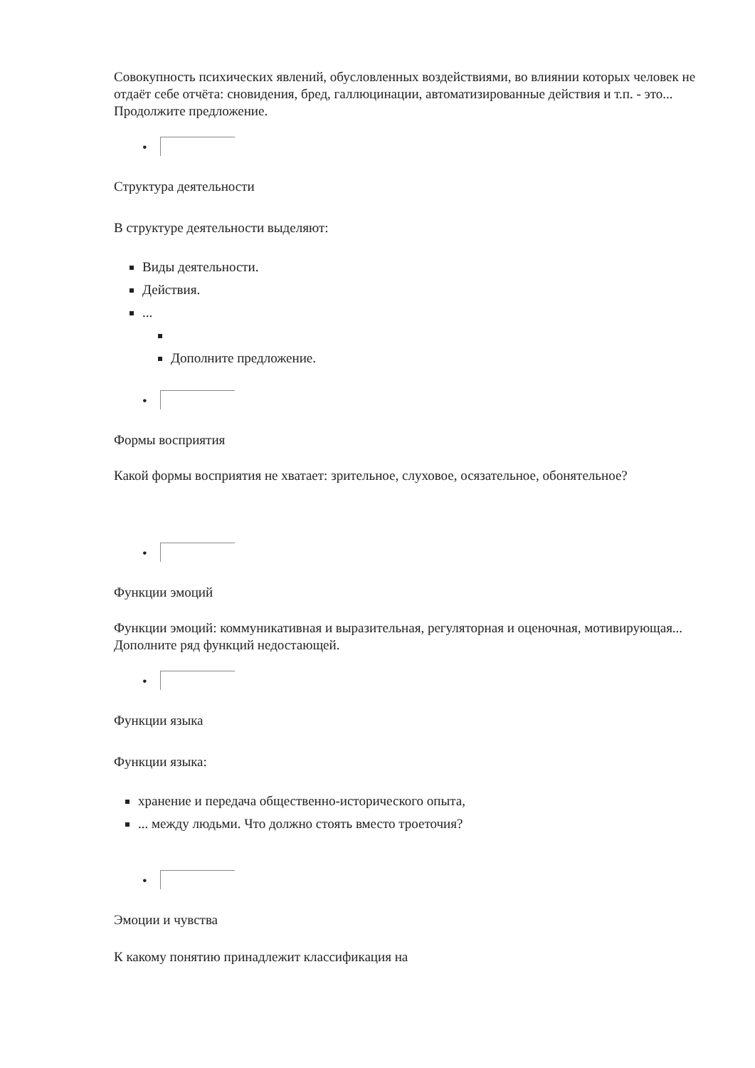Совокупность психических явлений, обусловленных воздействиями, во влиянии которых человек не отдаёт себе отчёта: сновидения, бред, галлюцинации, автоматизированные действия и т.п. - это... Продолжите предложение.
•
Структура деятельности
В структуре деятельности выделяют:
Виды деятельности.
Действия.
...
Дополните предложение.
•
Формы восприятия
Какой формы восприятия не хватает: зрительное, слуховое, осязательное, обонятельное?
•
Функции эмоций
Функции эмоций: коммуникативная и выразительная, регуляторная и оценочная, мотивирующая... Дополните ряд функций недостающей.
•
Функции языка
Функции языка:
хранение и передача общественно-исторического опыта,
... между людьми. Что должно стоять вместо троеточия?
•
Эмоции и чувства
К какому понятию принадлежит классификация на